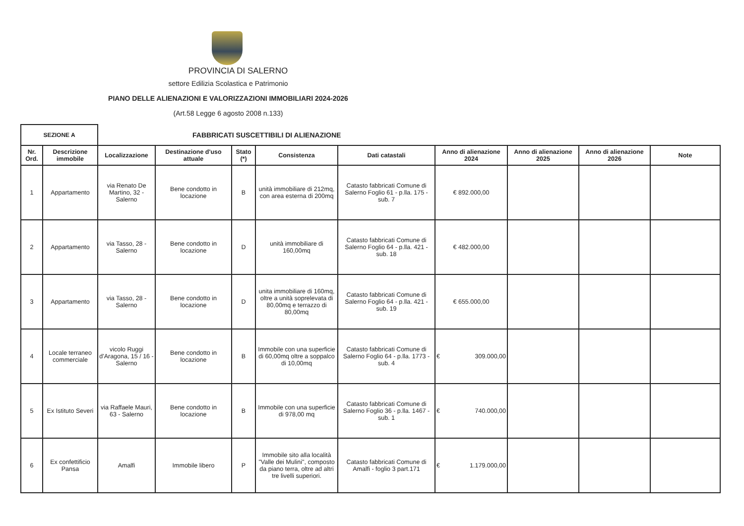PROVINCIA DI SALERNO
settore Edilizia Scolastica e Patrimonio
PIANO DELLE ALIENAZIONI E VALORIZZAZIONI IMMOBILIARI 2024-2026
(Art.58 Legge 6 agosto 2008 n.133)
| SEZIONE A | | FABBRICATI SUSCETTIBILI DI ALIENAZIONE | | | | | | | | |
| Nr. Ord. | Descrizione immobile | Localizzazione | Destinazione d'uso attuale | Stato (*) | Consistenza | Dati catastali | Anno di alienazione 2024 | Anno di alienazione 2025 | Anno di alienazione 2026 | Note |
| 1 | Appartamento | via Renato De Martino, 32 - Salerno | Bene condotto in locazione | B | unità immobiliare di 212mq, con area esterna di 200mq | Catasto fabbricati Comune di Salerno Foglio 61 - p.lla. 175 - sub. 7 | € 892.000,00 | | | |
| 2 | Appartamento | via Tasso, 28 - Salerno | Bene condotto in locazione | D | unità immobiliare di 160,00mq | Catasto fabbricati Comune di Salerno Foglio 64 - p.lla. 421 - sub. 18 | € 482.000,00 | | | |
| 3 | Appartamento | via Tasso, 28 - Salerno | Bene condotto in locazione | D | unita immobiliare di 160mq, oltre a unità soprelevata di 80,00mq e terrazzo di 80,00mq | Catasto fabbricati Comune di Salerno Foglio 64 - p.lla. 421 - sub. 19 | € 655.000,00 | | | |
| 4 | Locale terraneo commerciale | vicolo Ruggi d'Aragona, 15 / 16 - Salerno | Bene condotto in locazione | B | Immobile con una superficie di 60,00mq oltre a soppalco di 10,00mq | Catasto fabbricati Comune di Salerno Foglio 64 - p.lla. 1773 - sub. 4 | € 309.000,00 | | | |
| 5 | Ex Istituto Severi | via Raffaele Mauri, 63 - Salerno | Bene condotto in locazione | B | Immobile con una superficie di 978,00 mq | Catasto fabbricati Comune di Salerno Foglio 36 - p.lla. 1467 - sub. 1 | € 740.000,00 | | | |
| 6 | Ex confettificio Pansa | Amalfi | Immobile libero | P | Immobile sito alla località "Valle dei Mulini", composto da piano terra, oltre ad altri tre livelli superiori. | Catasto fabbricati Comune di Amalfi - foglio 3 part.171 | € 1.179.000,00 | | | |